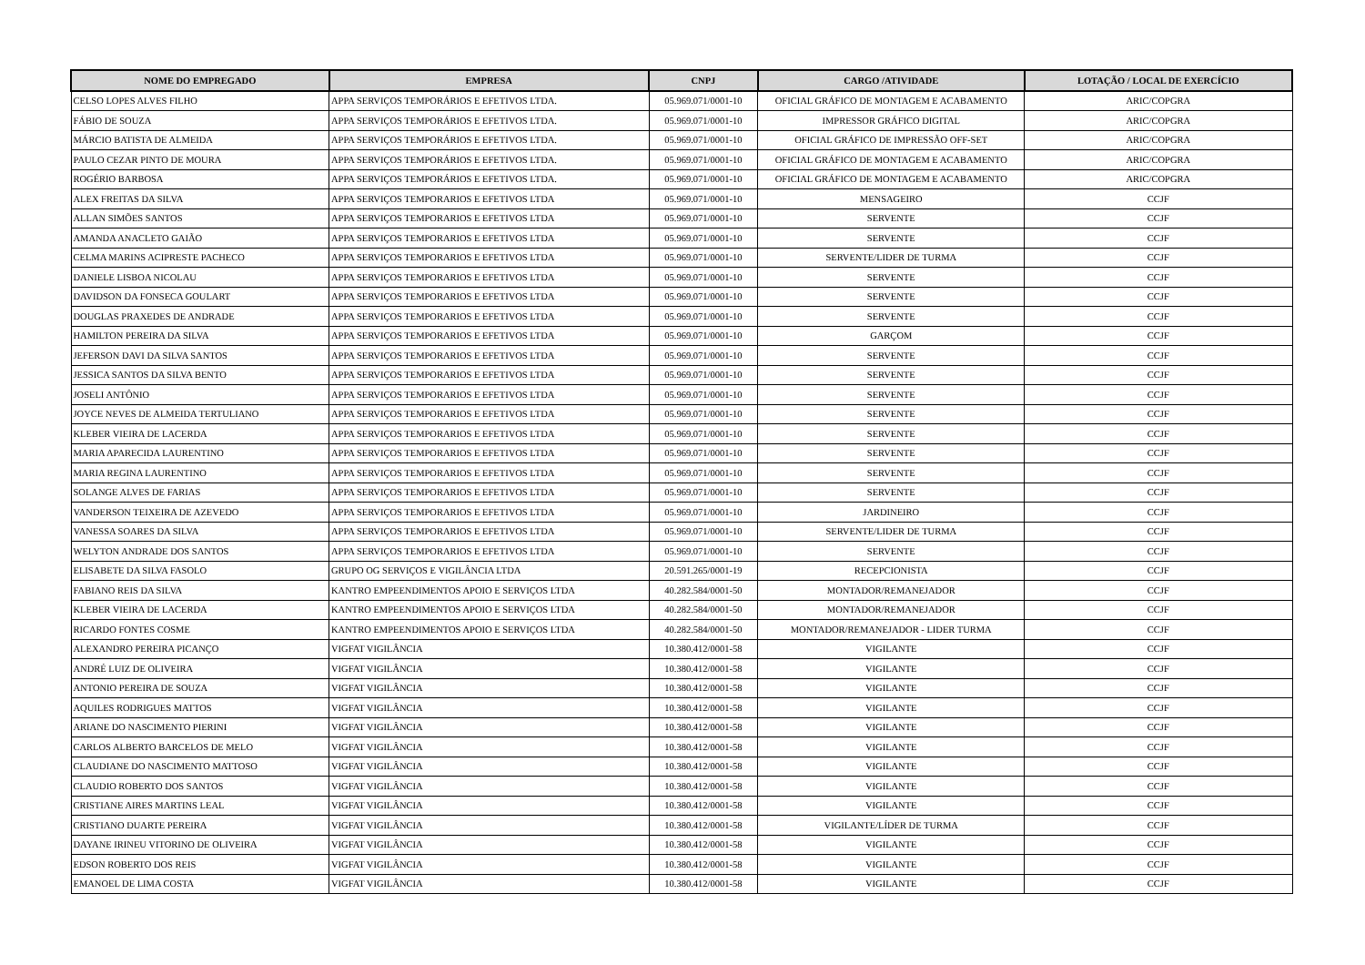| NOME DO EMPREGADO | EMPRESA | CNPJ | CARGO /ATIVIDADE | LOTAÇÃO / LOCAL DE EXERCÍCIO |
| --- | --- | --- | --- | --- |
| CELSO LOPES ALVES FILHO | APPA SERVIÇOS TEMPORÁRIOS E EFETIVOS LTDA. | 05.969.071/0001-10 | OFICIAL GRÁFICO DE MONTAGEM E ACABAMENTO | ARIC/COPGRA |
| FÁBIO DE SOUZA | APPA SERVIÇOS TEMPORÁRIOS E EFETIVOS LTDA. | 05.969.071/0001-10 | IMPRESSOR GRÁFICO DIGITAL | ARIC/COPGRA |
| MÁRCIO BATISTA DE ALMEIDA | APPA SERVIÇOS TEMPORÁRIOS E EFETIVOS LTDA. | 05.969.071/0001-10 | OFICIAL GRÁFICO DE IMPRESSÃO OFF-SET | ARIC/COPGRA |
| PAULO CEZAR PINTO DE MOURA | APPA SERVIÇOS TEMPORÁRIOS E EFETIVOS LTDA. | 05.969.071/0001-10 | OFICIAL GRÁFICO DE MONTAGEM E ACABAMENTO | ARIC/COPGRA |
| ROGÉRIO BARBOSA | APPA SERVIÇOS TEMPORÁRIOS E EFETIVOS LTDA. | 05.969.071/0001-10 | OFICIAL GRÁFICO DE MONTAGEM E ACABAMENTO | ARIC/COPGRA |
| ALEX FREITAS DA SILVA | APPA SERVIÇOS TEMPORARIOS E EFETIVOS LTDA | 05.969.071/0001-10 | MENSAGEIRO | CCJF |
| ALLAN SIMÕES SANTOS | APPA SERVIÇOS TEMPORARIOS E EFETIVOS LTDA | 05.969.071/0001-10 | SERVENTE | CCJF |
| AMANDA ANACLETO GAIÃO | APPA SERVIÇOS TEMPORARIOS E EFETIVOS LTDA | 05.969.071/0001-10 | SERVENTE | CCJF |
| CELMA MARINS ACIPRESTE PACHECO | APPA SERVIÇOS TEMPORARIOS E EFETIVOS LTDA | 05.969.071/0001-10 | SERVENTE/LIDER DE TURMA | CCJF |
| DANIELE LISBOA NICOLAU | APPA SERVIÇOS TEMPORARIOS E EFETIVOS LTDA | 05.969.071/0001-10 | SERVENTE | CCJF |
| DAVIDSON DA FONSECA GOULART | APPA SERVIÇOS TEMPORARIOS E EFETIVOS LTDA | 05.969.071/0001-10 | SERVENTE | CCJF |
| DOUGLAS PRAXEDES DE ANDRADE | APPA SERVIÇOS TEMPORARIOS E EFETIVOS LTDA | 05.969.071/0001-10 | SERVENTE | CCJF |
| HAMILTON PEREIRA DA SILVA | APPA SERVIÇOS TEMPORARIOS E EFETIVOS LTDA | 05.969.071/0001-10 | GARÇOM | CCJF |
| JEFERSON DAVI DA SILVA SANTOS | APPA SERVIÇOS TEMPORARIOS E EFETIVOS LTDA | 05.969.071/0001-10 | SERVENTE | CCJF |
| JESSICA SANTOS DA SILVA BENTO | APPA SERVIÇOS TEMPORARIOS E EFETIVOS LTDA | 05.969.071/0001-10 | SERVENTE | CCJF |
| JOSELI ANTÔNIO | APPA SERVIÇOS TEMPORARIOS E EFETIVOS LTDA | 05.969.071/0001-10 | SERVENTE | CCJF |
| JOYCE NEVES DE ALMEIDA TERTULIANO | APPA SERVIÇOS TEMPORARIOS E EFETIVOS LTDA | 05.969.071/0001-10 | SERVENTE | CCJF |
| KLEBER VIEIRA DE LACERDA | APPA SERVIÇOS TEMPORARIOS E EFETIVOS LTDA | 05.969.071/0001-10 | SERVENTE | CCJF |
| MARIA APARECIDA LAURENTINO | APPA SERVIÇOS TEMPORARIOS E EFETIVOS LTDA | 05.969.071/0001-10 | SERVENTE | CCJF |
| MARIA REGINA LAURENTINO | APPA SERVIÇOS TEMPORARIOS E EFETIVOS LTDA | 05.969.071/0001-10 | SERVENTE | CCJF |
| SOLANGE ALVES DE FARIAS | APPA SERVIÇOS TEMPORARIOS E EFETIVOS LTDA | 05.969.071/0001-10 | SERVENTE | CCJF |
| VANDERSON TEIXEIRA DE AZEVEDO | APPA SERVIÇOS TEMPORARIOS E EFETIVOS LTDA | 05.969.071/0001-10 | JARDINEIRO | CCJF |
| VANESSA SOARES DA SILVA | APPA SERVIÇOS TEMPORARIOS E EFETIVOS LTDA | 05.969.071/0001-10 | SERVENTE/LIDER DE TURMA | CCJF |
| WELYTON ANDRADE DOS SANTOS | APPA SERVIÇOS TEMPORARIOS E EFETIVOS LTDA | 05.969.071/0001-10 | SERVENTE | CCJF |
| ELISABETE DA SILVA FASOLO | GRUPO OG SERVIÇOS E VIGILÂNCIA LTDA | 20.591.265/0001-19 | RECEPCIONISTA | CCJF |
| FABIANO REIS DA SILVA | KANTRO EMPEENDIMENTOS APOIO E SERVIÇOS LTDA | 40.282.584/0001-50 | MONTADOR/REMANEJADOR | CCJF |
| KLEBER VIEIRA DE LACERDA | KANTRO EMPEENDIMENTOS APOIO E SERVIÇOS LTDA | 40.282.584/0001-50 | MONTADOR/REMANEJADOR | CCJF |
| RICARDO FONTES COSME | KANTRO EMPEENDIMENTOS APOIO E SERVIÇOS LTDA | 40.282.584/0001-50 | MONTADOR/REMANEJADOR - LIDER TURMA | CCJF |
| ALEXANDRO PEREIRA PICANÇO | VIGFAT VIGILÂNCIA | 10.380.412/0001-58 | VIGILANTE | CCJF |
| ANDRÉ LUIZ DE OLIVEIRA | VIGFAT VIGILÂNCIA | 10.380.412/0001-58 | VIGILANTE | CCJF |
| ANTONIO PEREIRA DE SOUZA | VIGFAT VIGILÂNCIA | 10.380.412/0001-58 | VIGILANTE | CCJF |
| AQUILES RODRIGUES MATTOS | VIGFAT VIGILÂNCIA | 10.380.412/0001-58 | VIGILANTE | CCJF |
| ARIANE DO NASCIMENTO PIERINI | VIGFAT VIGILÂNCIA | 10.380.412/0001-58 | VIGILANTE | CCJF |
| CARLOS ALBERTO BARCELOS DE MELO | VIGFAT VIGILÂNCIA | 10.380.412/0001-58 | VIGILANTE | CCJF |
| CLAUDIANE DO NASCIMENTO MATTOSO | VIGFAT VIGILÂNCIA | 10.380.412/0001-58 | VIGILANTE | CCJF |
| CLAUDIO ROBERTO DOS SANTOS | VIGFAT VIGILÂNCIA | 10.380.412/0001-58 | VIGILANTE | CCJF |
| CRISTIANE AIRES MARTINS LEAL | VIGFAT VIGILÂNCIA | 10.380.412/0001-58 | VIGILANTE | CCJF |
| CRISTIANO DUARTE PEREIRA | VIGFAT VIGILÂNCIA | 10.380.412/0001-58 | VIGILANTE/LÍDER DE TURMA | CCJF |
| DAYANE IRINEU VITORINO DE OLIVEIRA | VIGFAT VIGILÂNCIA | 10.380.412/0001-58 | VIGILANTE | CCJF |
| EDSON ROBERTO DOS REIS | VIGFAT VIGILÂNCIA | 10.380.412/0001-58 | VIGILANTE | CCJF |
| EMANOEL DE LIMA COSTA | VIGFAT VIGILÂNCIA | 10.380.412/0001-58 | VIGILANTE | CCJF |